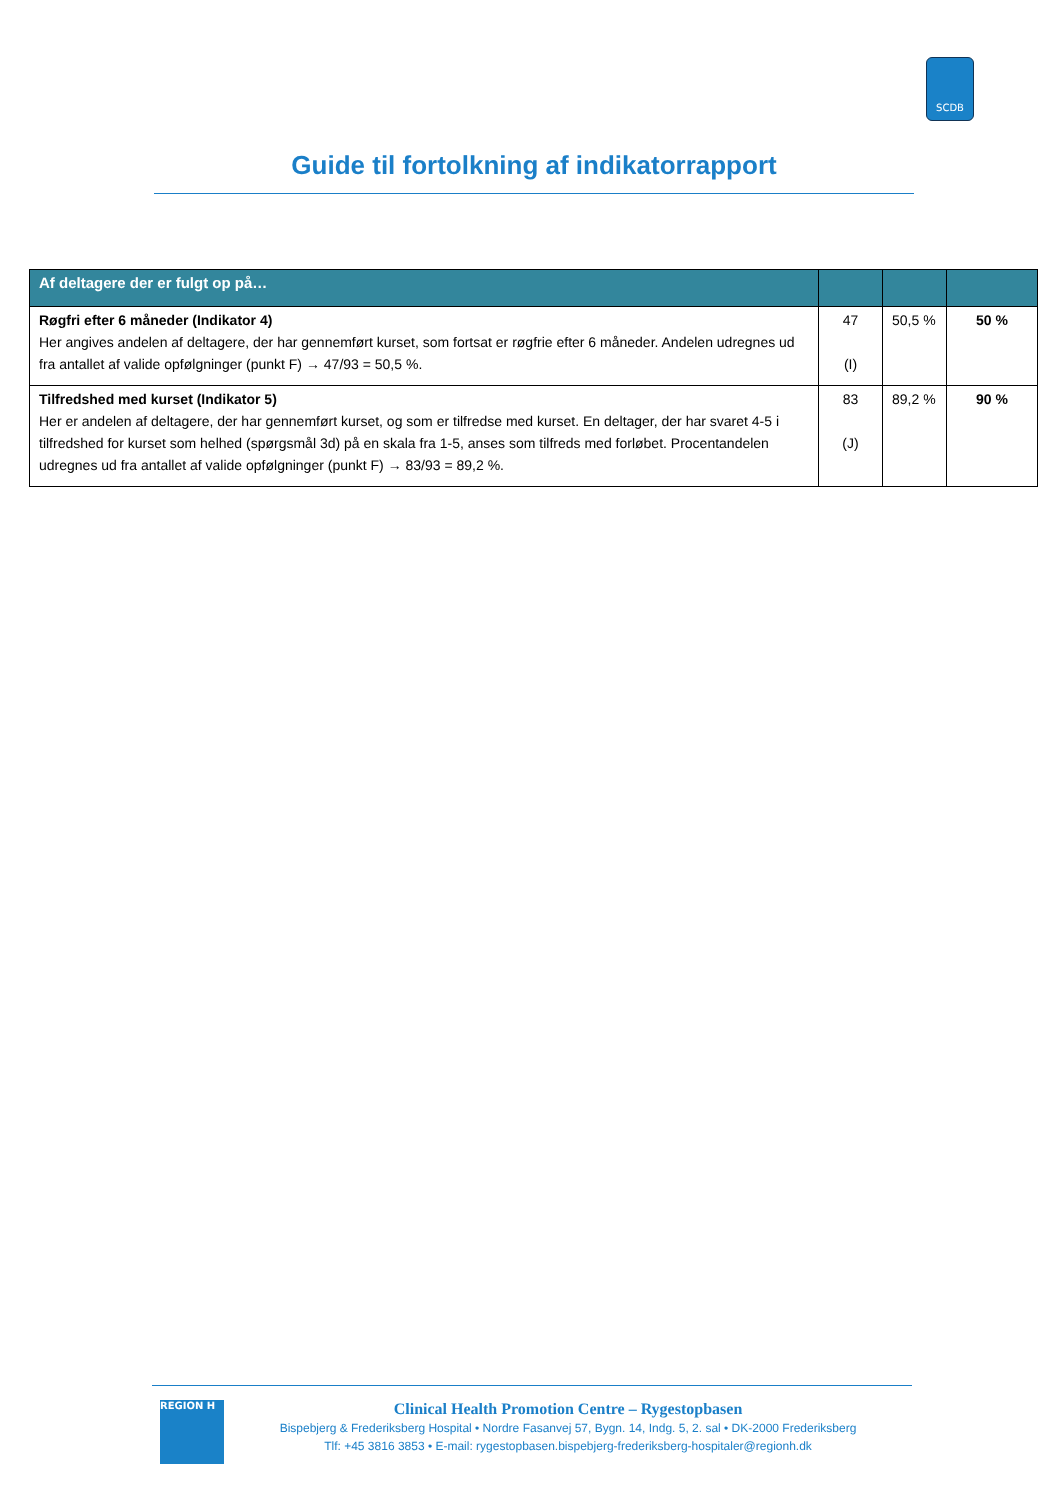SCDB
Guide til fortolkning af indikatorrapport
| Af deltagere der er fulgt op på… | | | |
| --- | --- | --- | --- |
| Røgfri efter 6 måneder (Indikator 4) Her angives andelen af deltagere, der har gennemført kurset, som fortsat er røgfrie efter 6 måneder. Andelen udregnes ud fra antallet af valide opfølgninger (punkt F) → 47/93 = 50,5 %. | 47 (I) | 50,5 % | 50 % |
| Tilfredshed med kurset (Indikator 5) Her er andelen af deltagere, der har gennemført kurset, og som er tilfredse med kurset. En deltager, der har svaret 4-5 i tilfredshed for kurset som helhed (spørgsmål 3d) på en skala fra 1-5, anses som tilfreds med forløbet. Procentandelen udregnes ud fra antallet af valide opfølgninger (punkt F) → 83/93 = 89,2 %. | 83 (J) | 89,2 % | 90 % |
REGION H
Clinical Health Promotion Centre – Rygestopbasen
Bispebjerg & Frederiksberg Hospital • Nordre Fasanvej 57, Bygn. 14, Indg. 5, 2. sal • DK-2000 Frederiksberg
Tlf: +45 3816 3853 • E-mail: rygestopbasen.bispebjerg-frederiksberg-hospitaler@regionh.dk